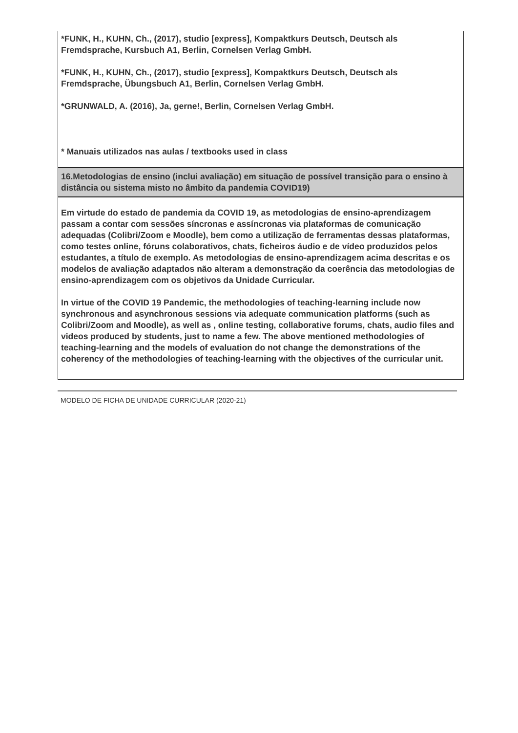| *FUNK, H., KUHN, Ch., (2017), studio [express], Kompaktkurs Deutsch, Deutsch als Fremdsprache, Kursbuch A1, Berlin, Cornelsen Verlag GmbH. *FUNK, H., KUHN, Ch., (2017), studio [express], Kompaktkurs Deutsch, Deutsch als Fremdsprache, Übungsbuch A1, Berlin, Cornelsen Verlag GmbH. *GRUNWALD, A. (2016), Ja, gerne!, Berlin, Cornelsen Verlag GmbH. * Manuais utilizados nas aulas / textbooks used in class |
| 16.Metodologias de ensino (inclui avaliação) em situação de possível transição para o ensino à distância ou sistema misto no âmbito da pandemia COVID19) |
| Em virtude do estado de pandemia da COVID 19, as metodologias de ensino-aprendizagem passam a contar com sessões síncronas e assíncronas via plataformas de comunicação adequadas (Colibri/Zoom e Moodle), bem como a utilização de ferramentas dessas plataformas, como testes online, fóruns colaborativos, chats, ficheiros áudio e de vídeo produzidos pelos estudantes, a título de exemplo. As metodologias de ensino-aprendizagem acima descritas e os modelos de avaliação adaptados não alteram a demonstração da coerência das metodologias de ensino-aprendizagem com os objetivos da Unidade Curricular. In virtue of the COVID 19 Pandemic, the methodologies of teaching-learning include now synchronous and asynchronous sessions via adequate communication platforms (such as Colibri/Zoom and Moodle), as well as , online testing, collaborative forums, chats, audio files and videos produced by students, just to name a few. The above mentioned methodologies of teaching-learning and the models of evaluation do not change the demonstrations of the coherency of the methodologies of teaching-learning with the objectives of the curricular unit. |
MODELO DE FICHA DE UNIDADE CURRICULAR (2020-21)